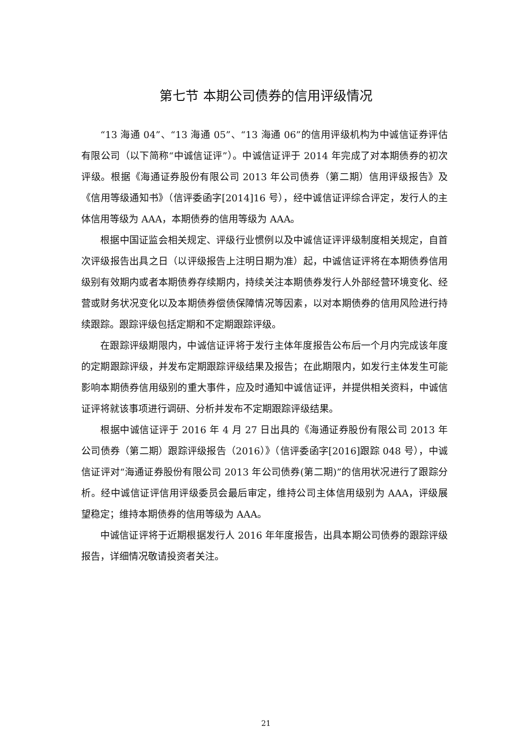第七节 本期公司债券的信用评级情况
“13 海通 04”、“13 海通 05”、“13 海通 06”的信用评级机构为中诚信证券评估有限公司（以下简称“中诚信证评”）。中诚信证评于 2014 年完成了对本期债券的初次评级。根据《海通证券股份有限公司 2013 年公司债券（第二期）信用评级报告》及《信用等级通知书》（信评委函字[2014]16 号），经中诚信证评综合评定，发行人的主体信用等级为 AAA，本期债券的信用等级为 AAA。
根据中国证监会相关规定、评级行业惯例以及中诚信证评评级制度相关规定，自首次评级报告出具之日（以评级报告上注明日期为准）起，中诚信证评将在本期债券信用级别有效期内或者本期债券存续期内，持续关注本期债券发行人外部经营环境变化、经营或财务状况变化以及本期债券偿债保障情况等因素，以对本期债券的信用风险进行持续跟踪。跟踪评级包括定期和不定期跟踪评级。
在跟踪评级期限内，中诚信证评将于发行主体年度报告公布后一个月内完成该年度的定期跟踪评级，并发布定期跟踪评级结果及报告；在此期限内，如发行主体发生可能影响本期债券信用级别的重大事件，应及时通知中诚信证评，并提供相关资料，中诚信证评将就该事项进行调研、分析并发布不定期跟踪评级结果。
根据中诚信证评于 2016 年 4 月 27 日出具的《海通证券股份有限公司 2013 年公司债券（第二期）跟踪评级报告（2016）》（信评委函字[2016]跟踪 048 号），中诚信证评对“海通证券股份有限公司 2013 年公司债券(第二期)”的信用状况进行了跟踪分析。经中诚信证评信用评级委员会最后审定，维持公司主体信用级别为 AAA，评级展望稳定；维持本期债券的信用等级为 AAA。
中诚信证评将于近期根据发行人 2016 年年度报告，出具本期公司债券的跟踪评级报告，详细情况敬请投资者关注。
21